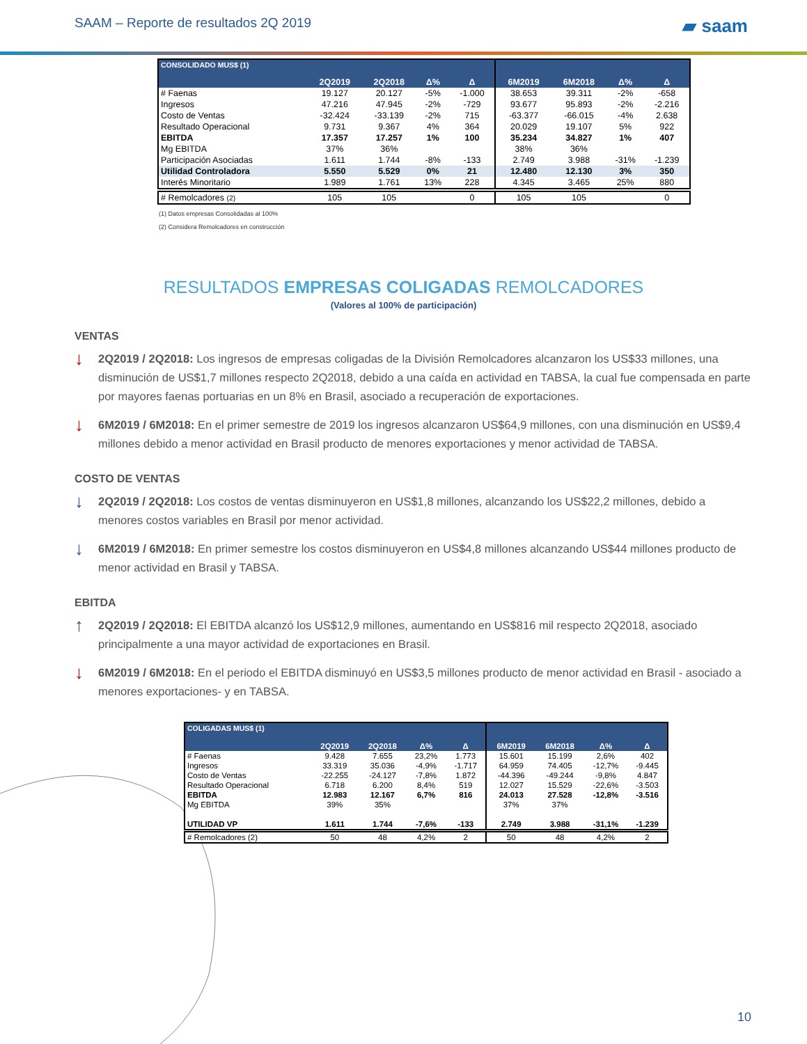SAAM – Reporte de resultados 2Q 2019 ▰ saam
| CONSOLIDADO MUS$ (1) | 2Q2019 | 2Q2018 | Δ% | Δ | 6M2019 | 6M2018 | Δ% | Δ |
| --- | --- | --- | --- | --- | --- | --- | --- | --- |
| # Faenas | 19.127 | 20.127 | -5% | -1.000 | 38.653 | 39.311 | -2% | -658 |
| Ingresos | 47.216 | 47.945 | -2% | -729 | 93.677 | 95.893 | -2% | -2.216 |
| Costo de Ventas | -32.424 | -33.139 | -2% | 715 | -63.377 | -66.015 | -4% | 2.638 |
| Resultado Operacional | 9.731 | 9.367 | 4% | 364 | 20.029 | 19.107 | 5% | 922 |
| EBITDA | 17.357 | 17.257 | 1% | 100 | 35.234 | 34.827 | 1% | 407 |
| Mg EBITDA | 37% | 36% | | | 38% | 36% | | |
| Participación Asociadas | 1.611 | 1.744 | -8% | -133 | 2.749 | 3.988 | -31% | -1.239 |
| Utilidad Controladora | 5.550 | 5.529 | 0% | 21 | 12.480 | 12.130 | 3% | 350 |
| Interés Minoritario | 1.989 | 1.761 | 13% | 228 | 4.345 | 3.465 | 25% | 880 |
| # Remolcadores (2) | 105 | 105 | | 0 | 105 | 105 | | 0 |
(1) Datos empresas Consolidadas al 100%
(2) Considera Remolcadores en construcción
RESULTADOS EMPRESAS COLIGADAS REMOLCADORES
(Valores al 100% de participación)
VENTAS
↓
2Q2019 / 2Q2018: Los ingresos de empresas coligadas de la División Remolcadores alcanzaron los US$33 millones, una disminución de US$1,7 millones respecto 2Q2018, debido a una caída en actividad en TABSA, la cual fue compensada en parte por mayores faenas portuarias en un 8% en Brasil, asociado a recuperación de exportaciones.
↓
6M2019 / 6M2018: En el primer semestre de 2019 los ingresos alcanzaron US$64,9 millones, con una disminución en US$9,4 millones debido a menor actividad en Brasil producto de menores exportaciones y menor actividad de TABSA.
COSTO DE VENTAS
↓
2Q2019 / 2Q2018: Los costos de ventas disminuyeron en US$1,8 millones, alcanzando los US$22,2 millones, debido a menores costos variables en Brasil por menor actividad.
↓
6M2019 / 6M2018: En primer semestre los costos disminuyeron en US$4,8 millones alcanzando US$44 millones producto de menor actividad en Brasil y TABSA.
EBITDA
↑
2Q2019 / 2Q2018: El EBITDA alcanzó los US$12,9 millones, aumentando en US$816 mil respecto 2Q2018, asociado principalmente a una mayor actividad de exportaciones en Brasil.
↓
6M2019 / 6M2018: En el periodo el EBITDA disminuyó en US$3,5 millones producto de menor actividad en Brasil - asociado a menores exportaciones- y en TABSA.
| COLIGADAS MUS$ (1) | 2Q2019 | 2Q2018 | Δ% | Δ | 6M2019 | 6M2018 | Δ% | Δ |
| --- | --- | --- | --- | --- | --- | --- | --- | --- |
| # Faenas | 9.428 | 7.655 | 23,2% | 1.773 | 15.601 | 15.199 | 2,6% | 402 |
| Ingresos | 33.319 | 35.036 | -4,9% | -1.717 | 64.959 | 74.405 | -12,7% | -9.445 |
| Costo de Ventas | -22.255 | -24.127 | -7,8% | 1.872 | -44.396 | -49.244 | -9,8% | 4.847 |
| Resultado Operacional | 6.718 | 6.200 | 8,4% | 519 | 12.027 | 15.529 | -22,6% | -3.503 |
| EBITDA | 12.983 | 12.167 | 6,7% | 816 | 24.013 | 27.528 | -12,8% | -3.516 |
| Mg EBITDA | 39% | 35% | | | 37% | 37% | | |
| UTILIDAD VP | 1.611 | 1.744 | -7,6% | -133 | 2.749 | 3.988 | -31,1% | -1.239 |
| # Remolcadores (2) | 50 | 48 | 4,2% | 2 | 50 | 48 | 4,2% | 2 |
10